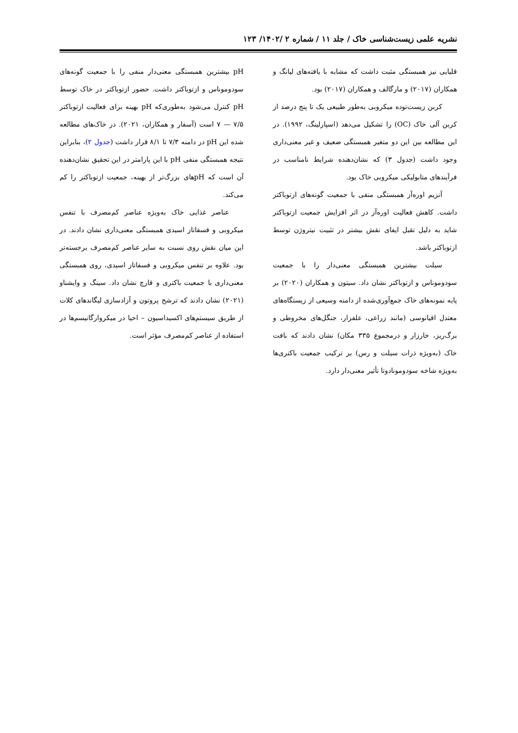نشریه علمی زیست‌شناسی خاک / جلد ۱۱ / شماره ۲ /۱۴۰۲/ ۱۲۳
قلیایی نیز همبستگی مثبت داشت که مشابه با یافته‌های لیانگ و همکاران (۲۰۱۷) و مارگالف و همکاران (۲۰۱۷) بود.
کربن زیست‌توده میکروبی به‌طور طبیعی یک تا پنج درصد از کربن آلی خاک (OC) را تشکیل می‌دهد (اسپارلینگ، ۱۹۹۲). در این مطالعه بین این دو متغیر همبستگی ضعیف و غیر معنی‌داری وجود داشت (جدول ۳) که نشان‌دهنده شرایط نامناسب در فرآیندهای متابولیکی میکروبی خاک بود.
آنزیم اوره‌آز همبستگی منفی با جمعیت گونه‌های ازتوباکتر داشت. کاهش فعالیت اوره‌آز در اثر افزایش جمعیت ازتوباکتر شاید به دلیل تقبل ایفای نقش بیشتر در تثبیت نیتروژن توسط ازتوباکتر باشد.
سیلت بیشترین همبستگی معنی‌دار را با جمعیت سودوموناس و ازتوباکتر نشان داد. سیتون و همکاران (۲۰۲۰) بر پایه نمونه‌های خاک جمع‌آوری‌شده از دامنه وسیعی از زیستگاه‌های معتدل اقیانوسی (مانند زراعی، علفزار، جنگل‌های مخروطی و برگ‌ریز، خارزار و درمجموع ۳۳۵ مکان) نشان دادند که بافت خاک (به‌ویژه ذرات سیلت و رس) بر ترکیب جمعیت باکتری‌ها به‌ویژه شاخه سودومونادوتا تأثیر معنی‌دار دارد.
pH بیشترین همبستگی معنی‌دار منفی را با جمعیت گونه‌های سودوموناس و ازتوباکتر داشت. حضور ازتوباکتر در خاک توسط pH کنترل می‌شود به‌طوری‌که pH بهینه برای فعالیت ازتوباکتر ۷/۵ — ۷ است (آسفار و همکاران، ۲۰۲۱). در خاک‌های مطالعه شده این pH در دامنه ۷/۳ تا ۸/۱ قرار داشت (جدول ۲)، بنابراین نتیجه همبستگی منفی pH با این پارامتر در این تحقیق نشان‌دهنده آن است که pHهای بزرگ‌تر از بهینه، جمعیت ازتوباکتر را کم می‌کند.
عناصر غذایی خاک به‌ویژه عناصر کم‌مصرف با تنفس میکروبی و فسفاتاز اسیدی همبستگی معنی‌داری نشان دادند. در این میان نقش روی نسبت به سایر عناصر کم‌مصرف برجسته‌تر بود. علاوه بر تنفس میکروبی و فسفاتاز اسیدی، روی همبستگی معنی‌داری با جمعیت باکتری و قارچ نشان داد. سینگ و وایشناو (۲۰۲۱) نشان دادند که ترشح پروتون و آزادسازی لیگاندهای کلات از طریق سیستم‌های اکسیداسیون – احیا در میکروارگانیسم‌ها در استفاده از عناصر کم‌مصرف مؤثر است.